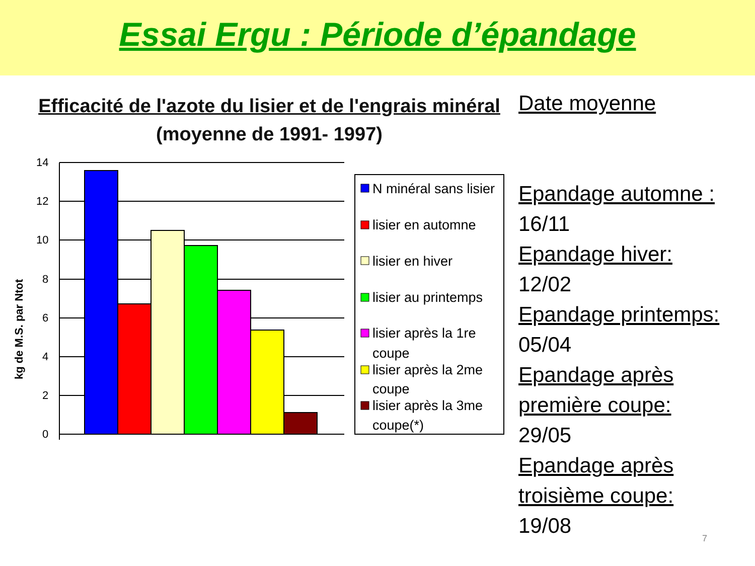Essai Ergu : Période d’épandage
Efficacité de l'azote du lisier et de l'engrais minéral
(moyenne de 1991- 1997)
kg de M.S. par Ntot
14
12
10
8
6
4
2
0
N minéral sans lisier
lisier en automne
lisier en hiver
lisier au printemps
lisier après la 1re
coupe
lisier après la 2me
coupe
lisier après la 3me
coupe(*)
Date moyenne
Epandage automne :
16/11
Epandage hiver:
12/02
Epandage printemps:
05/04
Epandage après première coupe:
29/05
Epandage après troisième coupe:
19/08
7